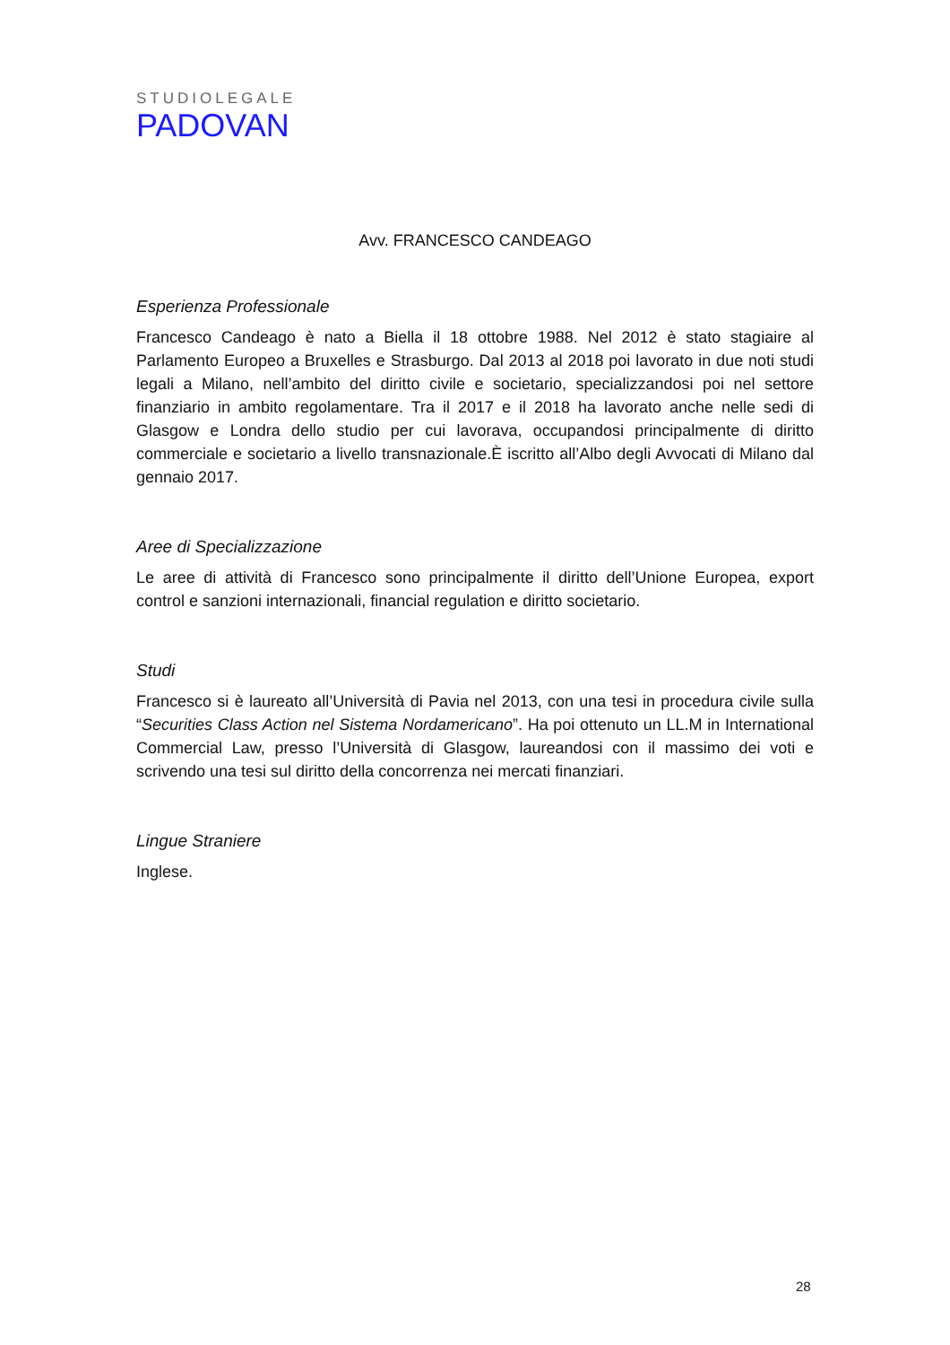STUDIOLEGALE
PADOVAN
Avv. FRANCESCO CANDEAGO
Esperienza Professionale
Francesco Candeago è nato a Biella il 18 ottobre 1988. Nel 2012 è stato stagiaire al Parlamento Europeo a Bruxelles e Strasburgo. Dal 2013 al 2018 poi lavorato in due noti studi legali a Milano, nell’ambito del diritto civile e societario, specializzandosi poi nel settore finanziario in ambito regolamentare. Tra il 2017 e il 2018 ha lavorato anche nelle sedi di Glasgow e Londra dello studio per cui lavorava, occupandosi principalmente di diritto commerciale e societario a livello transnazionale.È iscritto all’Albo degli Avvocati di Milano dal gennaio 2017.
Aree di Specializzazione
Le aree di attività di Francesco sono principalmente il diritto dell’Unione Europea, export control e sanzioni internazionali, financial regulation e diritto societario.
Studi
Francesco si è laureato all’Università di Pavia nel 2013, con una tesi in procedura civile sulla “Securities Class Action nel Sistema Nordamericano”. Ha poi ottenuto un LL.M in International Commercial Law, presso l’Università di Glasgow, laureandosi con il massimo dei voti e scrivendo una tesi sul diritto della concorrenza nei mercati finanziari.
Lingue Straniere
Inglese.
28